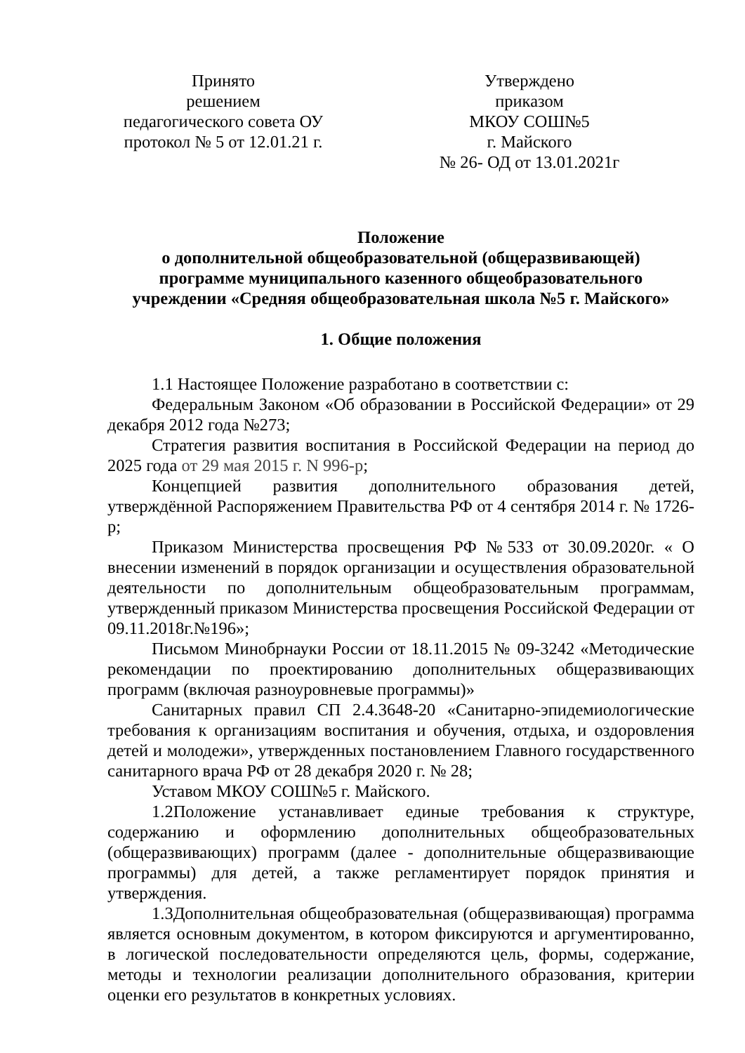Принято
решением
педагогического совета ОУ
протокол № 5 от 12.01.21 г.
Утверждено
приказом
МКОУ СОШ№5
г. Майского
№ 26- ОД от 13.01.2021г
Положение
о дополнительной общеобразовательной (общеразвивающей)
программе муниципального казенного общеобразовательного
учреждении «Средняя общеобразовательная школа №5 г. Майского»
1. Общие положения
1.1 Настоящее Положение разработано в соответствии с:
Федеральным Законом «Об образовании в Российской Федерации» от 29 декабря 2012 года №273;
Стратегия развития воспитания в Российской Федерации на период до 2025 года от 29 мая 2015 г. N 996-р;
Концепцией развития дополнительного образования детей, утверждённой Распоряжением Правительства РФ от 4 сентября 2014 г. № 1726-р;
Приказом Министерства просвещения РФ №533 от 30.09.2020г. « О внесении изменений в порядок организации и осуществления образовательной деятельности по дополнительным общеобразовательным программам, утвержденный приказом Министерства просвещения Российской Федерации от 09.11.2018г.№196»;
Письмом Минобрнауки России от 18.11.2015 № 09-3242 «Методические рекомендации по проектированию дополнительных общеразвивающих программ (включая разноуровневые программы)»
Санитарных правил СП 2.4.3648-20 «Санитарно-эпидемиологические требования к организациям воспитания и обучения, отдыха, и оздоровления детей и молодежи», утвержденных постановлением Главного государственного санитарного врача РФ от 28 декабря 2020 г. № 28;
Уставом МКОУ СОШ№5 г. Майского.
1.2Положение устанавливает единые требования к структуре, содержанию и оформлению дополнительных общеобразовательных (общеразвивающих) программ (далее - дополнительные общеразвивающие программы) для детей, а также регламентирует порядок принятия и утверждения.
1.3Дополнительная общеобразовательная (общеразвивающая) программа является основным документом, в котором фиксируются и аргументированно, в логической последовательности определяются цель, формы, содержание, методы и технологии реализации дополнительного образования, критерии оценки его результатов в конкретных условиях.